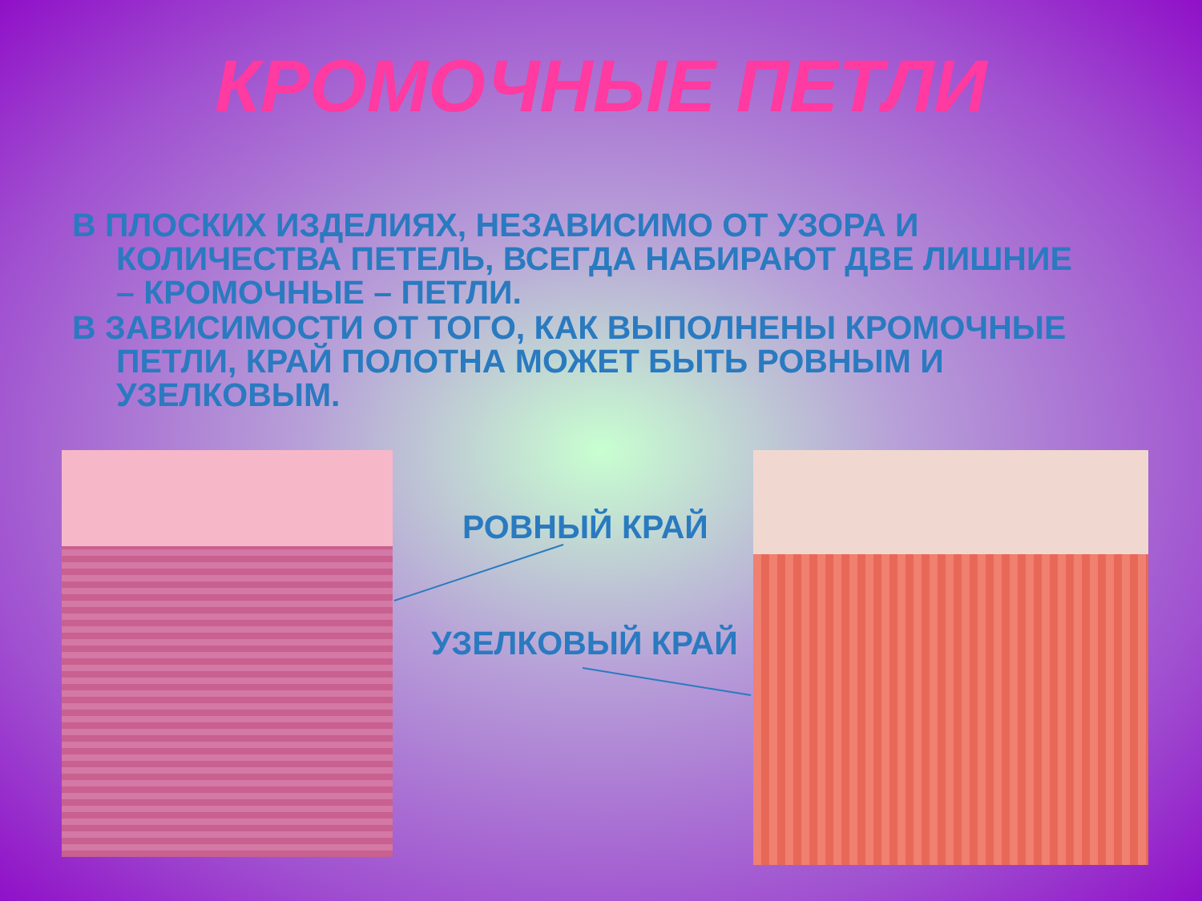КРОМОЧНЫЕ ПЕТЛИ
В ПЛОСКИХ ИЗДЕЛИЯХ, НЕЗАВИСИМО ОТ УЗОРА И КОЛИЧЕСТВА ПЕТЕЛЬ, ВСЕГДА НАБИРАЮТ ДВЕ ЛИШНИЕ – КРОМОЧНЫЕ – ПЕТЛИ.
В ЗАВИСИМОСТИ ОТ ТОГО, КАК ВЫПОЛНЕНЫ КРОМОЧНЫЕ ПЕТЛИ, КРАЙ ПОЛОТНА МОЖЕТ БЫТЬ РОВНЫМ И УЗЕЛКОВЫМ.
РОВНЫЙ КРАЙ
УЗЕЛКОВЫЙ КРАЙ